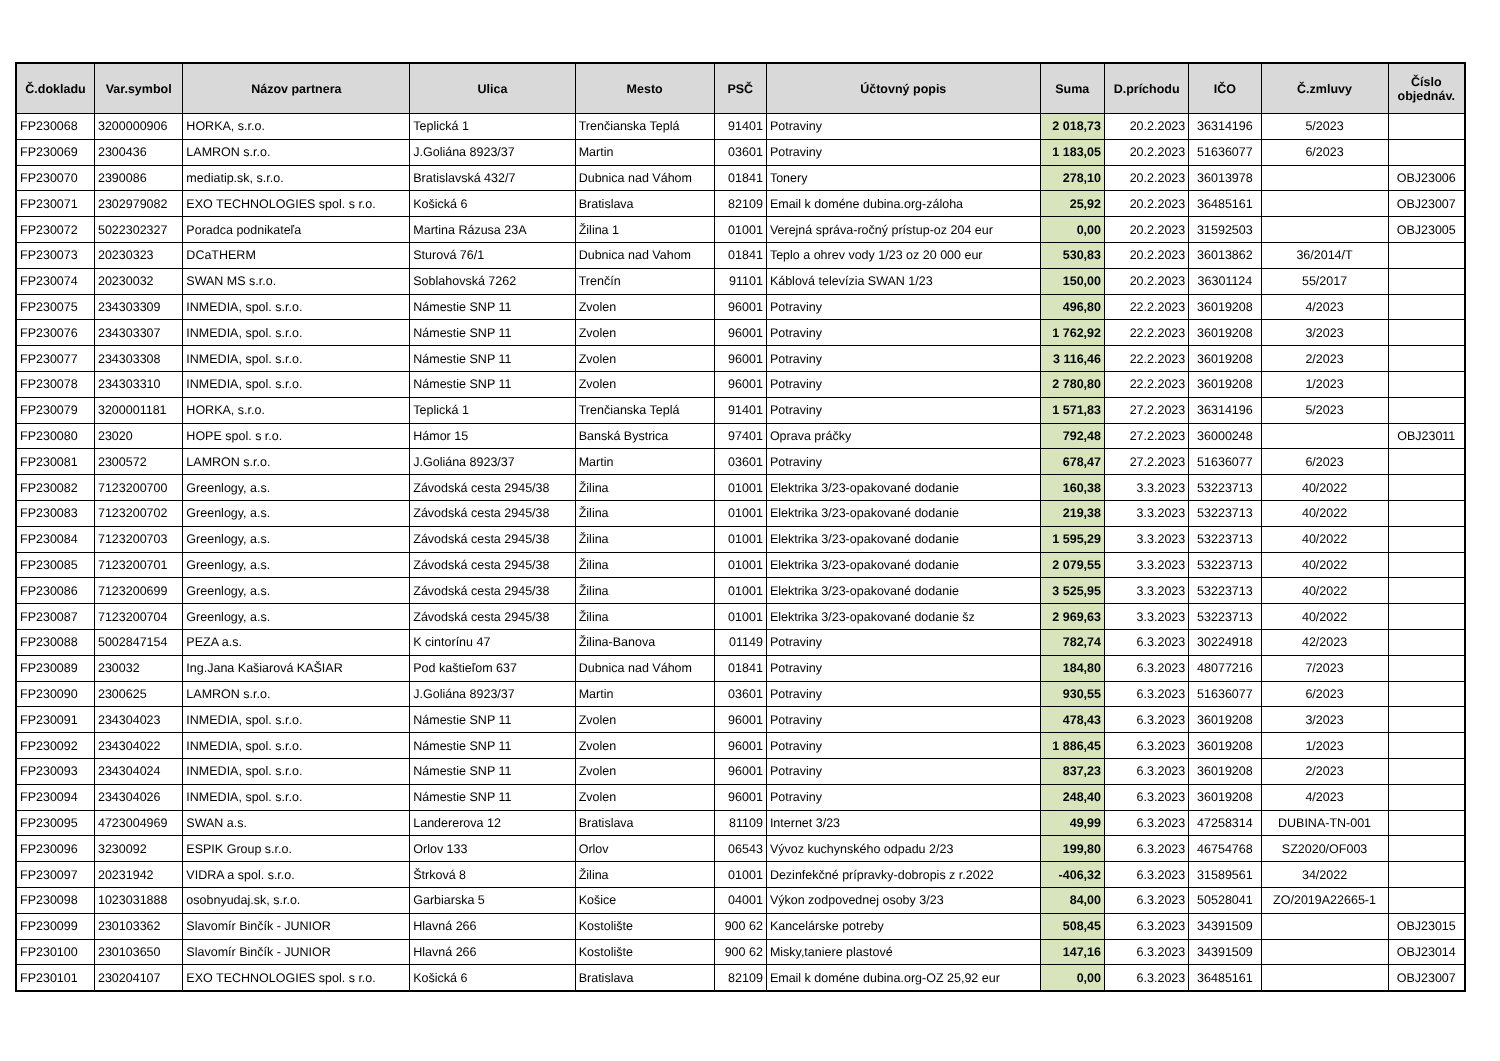| Č.dokladu | Var.symbol | Názov partnera | Ulica | Mesto | PSČ | Účtovný popis | Suma | D.príchodu | IČO | Č.zmluvy | Číslo objednáv. |
| --- | --- | --- | --- | --- | --- | --- | --- | --- | --- | --- | --- |
| FP230068 | 3200000906 | HORKA, s.r.o. | Teplická 1 | Trenčianska Teplá | 91401 | Potraviny | 2 018,73 | 20.2.2023 | 36314196 | 5/2023 | |
| FP230069 | 2300436 | LAMRON s.r.o. | J.Goliána 8923/37 | Martin | 03601 | Potraviny | 1 183,05 | 20.2.2023 | 51636077 | 6/2023 | |
| FP230070 | 2390086 | mediatip.sk, s.r.o. | Bratislavská 432/7 | Dubnica nad Váhom | 01841 | Tonery | 278,10 | 20.2.2023 | 36013978 | | OBJ23006 |
| FP230071 | 2302979082 | EXO TECHNOLOGIES spol. s r.o. | Košická 6 | Bratislava | 82109 | Email k doméne dubina.org-záloha | 25,92 | 20.2.2023 | 36485161 | | OBJ23007 |
| FP230072 | 5022302327 | Poradca podnikateľa | Martina Rázusa 23A | Žilina 1 | 01001 | Verejná správa-ročný prístup-oz 204 eur | 0,00 | 20.2.2023 | 31592503 | | OBJ23005 |
| FP230073 | 20230323 | DCaTHERM | Sturová 76/1 | Dubnica nad Vahom | 01841 | Teplo a ohrev vody 1/23 oz 20 000 eur | 530,83 | 20.2.2023 | 36013862 | 36/2014/T | |
| FP230074 | 20230032 | SWAN MS s.r.o. | Soblahovská 7262 | Trenčín | 91101 | Káblová televízia SWAN 1/23 | 150,00 | 20.2.2023 | 36301124 | 55/2017 | |
| FP230075 | 234303309 | INMEDIA, spol. s.r.o. | Námestie SNP 11 | Zvolen | 96001 | Potraviny | 496,80 | 22.2.2023 | 36019208 | 4/2023 | |
| FP230076 | 234303307 | INMEDIA, spol. s.r.o. | Námestie SNP 11 | Zvolen | 96001 | Potraviny | 1 762,92 | 22.2.2023 | 36019208 | 3/2023 | |
| FP230077 | 234303308 | INMEDIA, spol. s.r.o. | Námestie SNP 11 | Zvolen | 96001 | Potraviny | 3 116,46 | 22.2.2023 | 36019208 | 2/2023 | |
| FP230078 | 234303310 | INMEDIA, spol. s.r.o. | Námestie SNP 11 | Zvolen | 96001 | Potraviny | 2 780,80 | 22.2.2023 | 36019208 | 1/2023 | |
| FP230079 | 3200001181 | HORKA, s.r.o. | Teplická 1 | Trenčianska Teplá | 91401 | Potraviny | 1 571,83 | 27.2.2023 | 36314196 | 5/2023 | |
| FP230080 | 23020 | HOPE spol. s r.o. | Hámor 15 | Banská Bystrica | 97401 | Oprava práčky | 792,48 | 27.2.2023 | 36000248 | | OBJ23011 |
| FP230081 | 2300572 | LAMRON s.r.o. | J.Goliána 8923/37 | Martin | 03601 | Potraviny | 678,47 | 27.2.2023 | 51636077 | 6/2023 | |
| FP230082 | 7123200700 | Greenlogy, a.s. | Závodská cesta 2945/38 | Žilina | 01001 | Elektrika 3/23-opakované dodanie | 160,38 | 3.3.2023 | 53223713 | 40/2022 | |
| FP230083 | 7123200702 | Greenlogy, a.s. | Závodská cesta 2945/38 | Žilina | 01001 | Elektrika 3/23-opakované dodanie | 219,38 | 3.3.2023 | 53223713 | 40/2022 | |
| FP230084 | 7123200703 | Greenlogy, a.s. | Závodská cesta 2945/38 | Žilina | 01001 | Elektrika 3/23-opakované dodanie | 1 595,29 | 3.3.2023 | 53223713 | 40/2022 | |
| FP230085 | 7123200701 | Greenlogy, a.s. | Závodská cesta 2945/38 | Žilina | 01001 | Elektrika 3/23-opakované dodanie | 2 079,55 | 3.3.2023 | 53223713 | 40/2022 | |
| FP230086 | 7123200699 | Greenlogy, a.s. | Závodská cesta 2945/38 | Žilina | 01001 | Elektrika 3/23-opakované dodanie | 3 525,95 | 3.3.2023 | 53223713 | 40/2022 | |
| FP230087 | 7123200704 | Greenlogy, a.s. | Závodská cesta 2945/38 | Žilina | 01001 | Elektrika 3/23-opakované dodanie šz | 2 969,63 | 3.3.2023 | 53223713 | 40/2022 | |
| FP230088 | 5002847154 | PEZA a.s. | K cintorínu 47 | Žilina-Banova | 01149 | Potraviny | 782,74 | 6.3.2023 | 30224918 | 42/2023 | |
| FP230089 | 230032 | Ing.Jana Kašiarová KAŠIAR | Pod kaštieľom 637 | Dubnica nad Váhom | 01841 | Potraviny | 184,80 | 6.3.2023 | 48077216 | 7/2023 | |
| FP230090 | 2300625 | LAMRON s.r.o. | J.Goliána 8923/37 | Martin | 03601 | Potraviny | 930,55 | 6.3.2023 | 51636077 | 6/2023 | |
| FP230091 | 234304023 | INMEDIA, spol. s.r.o. | Námestie SNP 11 | Zvolen | 96001 | Potraviny | 478,43 | 6.3.2023 | 36019208 | 3/2023 | |
| FP230092 | 234304022 | INMEDIA, spol. s.r.o. | Námestie SNP 11 | Zvolen | 96001 | Potraviny | 1 886,45 | 6.3.2023 | 36019208 | 1/2023 | |
| FP230093 | 234304024 | INMEDIA, spol. s.r.o. | Námestie SNP 11 | Zvolen | 96001 | Potraviny | 837,23 | 6.3.2023 | 36019208 | 2/2023 | |
| FP230094 | 234304026 | INMEDIA, spol. s.r.o. | Námestie SNP 11 | Zvolen | 96001 | Potraviny | 248,40 | 6.3.2023 | 36019208 | 4/2023 | |
| FP230095 | 4723004969 | SWAN a.s. | Landererova 12 | Bratislava | 81109 | Internet 3/23 | 49,99 | 6.3.2023 | 47258314 | DUBINA-TN-001 | |
| FP230096 | 3230092 | ESPIK Group s.r.o. | Orlov 133 | Orlov | 06543 | Vývoz kuchynského odpadu 2/23 | 199,80 | 6.3.2023 | 46754768 | SZ2020/OF003 | |
| FP230097 | 20231942 | VIDRA a spol. s.r.o. | Štrková 8 | Žilina | 01001 | Dezinfekčné prípravky-dobropis z r.2022 | -406,32 | 6.3.2023 | 31589561 | 34/2022 | |
| FP230098 | 1023031888 | osobnyudaj.sk, s.r.o. | Garbiarska 5 | Košice | 04001 | Výkon zodpovednej osoby 3/23 | 84,00 | 6.3.2023 | 50528041 | ZO/2019A22665-1 | |
| FP230099 | 230103362 | Slavomír Binčík - JUNIOR | Hlavná 266 | Kostolište | 900 62 | Kancelárske potreby | 508,45 | 6.3.2023 | 34391509 | | OBJ23015 |
| FP230100 | 230103650 | Slavomír Binčík - JUNIOR | Hlavná 266 | Kostolište | 900 62 | Misky,taniere plastové | 147,16 | 6.3.2023 | 34391509 | | OBJ23014 |
| FP230101 | 230204107 | EXO TECHNOLOGIES spol. s r.o. | Košická 6 | Bratislava | 82109 | Email k doméne dubina.org-OZ 25,92 eur | 0,00 | 6.3.2023 | 36485161 | | OBJ23007 |